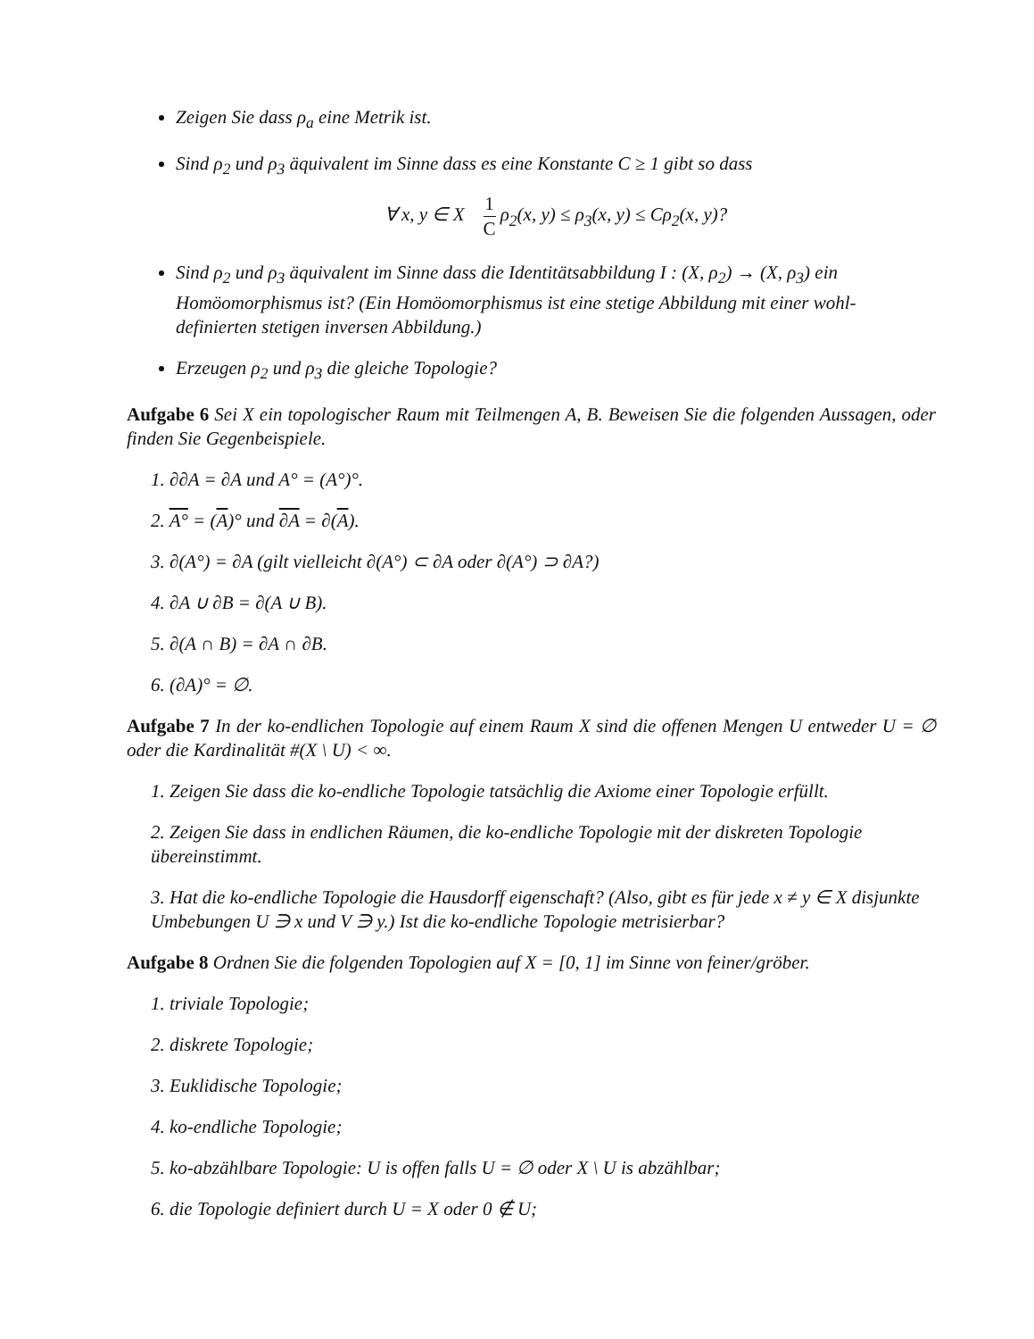Zeigen Sie dass ρ<sub>a</sub> eine Metrik ist.
Sind ρ<sub>2</sub> und ρ<sub>3</sub> äquivalent im Sinne dass es eine Konstante C ≥ 1 gibt so dass
∀ x, y ∈ X 1 C ρ<sub>2</sub>(x, y) ≤ ρ<sub>3</sub>(x, y) ≤ Cρ<sub>2</sub>(x, y)?
Sind ρ<sub>2</sub> und ρ<sub>3</sub> äquivalent im Sinne dass die Identitätsabbildung I : (X, ρ<sub>2</sub>) → (X, ρ<sub>3</sub>) ein Homöomorphismus ist? (Ein Homöomorphismus ist eine stetige Abbildung mit einer wohl-definierten stetigen inversen Abbildung.)
Erzeugen ρ<sub>2</sub> und ρ<sub>3</sub> die gleiche Topologie?
Aufgabe 6 Sei X ein topologischer Raum mit Teilmengen A, B. Beweisen Sie die folgenden Aussagen, oder finden Sie Gegenbeispiele.
1. ∂∂A = ∂A und A° = (A°)°.
2. A° = (A)° und ∂A = ∂(A).
3. ∂(A°) = ∂A (gilt vielleicht ∂(A°) ⊂ ∂A oder ∂(A°) ⊃ ∂A?)
4. ∂A ∪ ∂B = ∂(A ∪ B).
5. ∂(A ∩ B) = ∂A ∩ ∂B.
6. (∂A)° = ∅.
Aufgabe 7 In der ko-endlichen Topologie auf einem Raum X sind die offenen Mengen U entweder U = ∅ oder die Kardinalität #(X \ U) < ∞.
1. Zeigen Sie dass die ko-endliche Topologie tatsächlig die Axiome einer Topologie erfüllt.
2. Zeigen Sie dass in endlichen Räumen, die ko-endliche Topologie mit der diskreten Topologie übereinstimmt.
3. Hat die ko-endliche Topologie die Hausdorff eigenschaft? (Also, gibt es für jede x ≠ y ∈ X disjunkte Umbebungen U ∋ x und V ∋ y.) Ist die ko-endliche Topologie metrisierbar?
Aufgabe 8 Ordnen Sie die folgenden Topologien auf X = [0, 1] im Sinne von feiner/gröber.
1. triviale Topologie;
2. diskrete Topologie;
3. Euklidische Topologie;
4. ko-endliche Topologie;
5. ko-abzählbare Topologie: U is offen falls U = ∅ oder X \ U is abzählbar;
6. die Topologie definiert durch U = X oder 0 ∉ U;